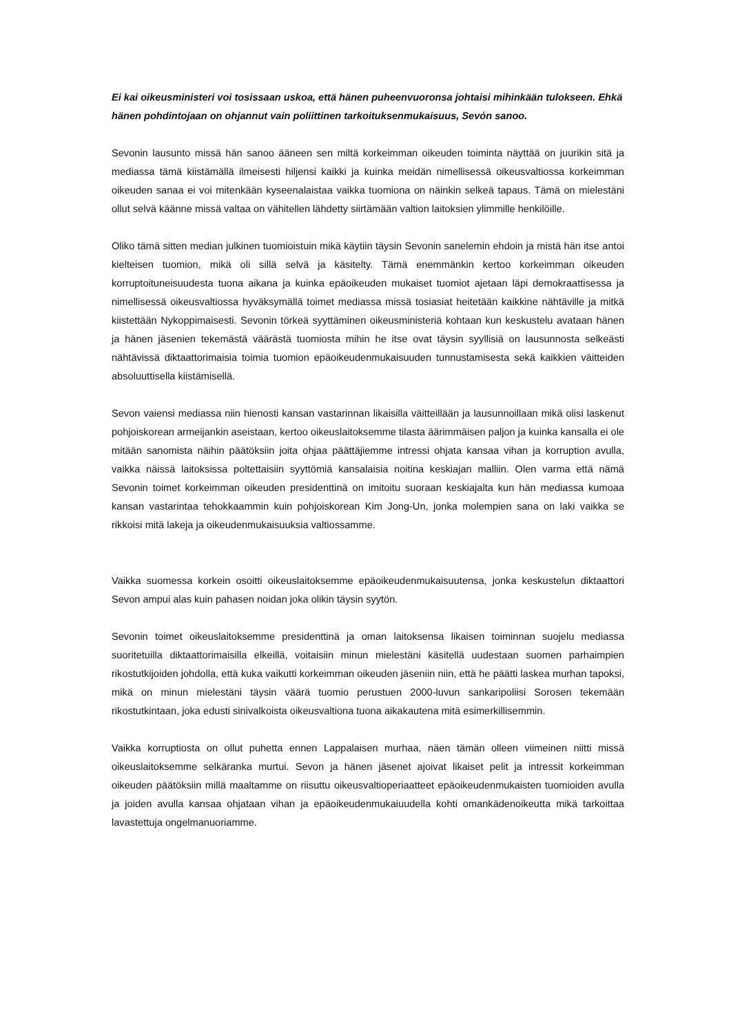Ei kai oikeusministeri voi tosissaan uskoa, että hänen puheenvuoronsa johtaisi mihinkään tulokseen. Ehkä hänen pohdintojaan on ohjannut vain poliittinen tarkoituksenmukaisuus, Sevón sanoo.
Sevonin lausunto missä hän sanoo ääneen sen miltä korkeimman oikeuden toiminta näyttää on juurikin sitä ja mediassa tämä kiistämällä ilmeisesti hiljensi kaikki ja kuinka meidän nimellisessä oikeusvaltiossa korkeimman oikeuden sanaa ei voi mitenkään kyseenalaistaa vaikka tuomiona on näinkin selkeä tapaus. Tämä on mielestäni ollut selvä käänne missä valtaa on vähitellen lähdetty siirtämään valtion laitoksien ylimmille henkilöille.
Oliko tämä sitten median julkinen tuomioistuin mikä käytiin täysin Sevonin sanelemin ehdoin ja mistä hän itse antoi kielteisen tuomion, mikä oli sillä selvä ja käsitelty. Tämä enemmänkin kertoo korkeimman oikeuden korruptoituneisuudesta tuona aikana ja kuinka epäoikeuden mukaiset tuomiot ajetaan läpi demokraattisessa ja nimellisessä oikeusvaltiossa hyväksymällä toimet mediassa missä tosiasiat heitetään kaikkine nähtäville ja mitkä kiistettään Nykoppimaisesti. Sevonin törkeä syyttäminen oikeusministeriä kohtaan kun keskustelu avataan hänen ja hänen jäsenien tekemästä väärästä tuomiosta mihin he itse ovat täysin syyllisiä on lausunnosta selkeästi nähtävissä diktaattorimaisia toimia tuomion epäoikeudenmukaisuuden tunnustamisesta sekä kaikkien väitteiden absoluuttisella kiistämisellä.
Sevon vaiensi mediassa niin hienosti kansan vastarinnan likaisilla väitteillään ja lausunnoillaan mikä olisi laskenut pohjoiskorean armeijankin aseistaan, kertoo oikeuslaitoksemme tilasta äärimmäisen paljon ja kuinka kansalla ei ole mitään sanomista näihin päätöksiin joita ohjaa päättäjiemme intressi ohjata kansaa vihan ja korruption avulla, vaikka näissä laitoksissa poltettaisiin syyttömiä kansalaisia noitina keskiajan malliin. Olen varma että nämä Sevonin toimet korkeimman oikeuden presidenttinä on imitoitu suoraan keskiajalta kun hän mediassa kumoaa kansan vastarintaa tehokkaammin kuin pohjoiskorean Kim Jong-Un, jonka molempien sana on laki vaikka se rikkoisi mitä lakeja ja oikeudenmukaisuuksia valtiossamme.
Vaikka suomessa korkein osoitti oikeuslaitoksemme epäoikeudenmukaisuutensa, jonka keskustelun diktaattori Sevon ampui alas kuin pahasen noidan joka olikin täysin syytön.
Sevonin toimet oikeuslaitoksemme presidenttinä ja oman laitoksensa likaisen toiminnan suojelu mediassa suoritetuilla diktaattorimaisilla elkeillä, voitaisiin minun mielestäni käsitellä uudestaan suomen parhaimpien rikostutkijoiden johdolla, että kuka vaikutti korkeimman oikeuden jäseniin niin, että he päätti laskea murhan tapoksi, mikä on minun mielestäni täysin väärä tuomio perustuen 2000-luvun sankaripoliisi Sorosen tekemään rikostutkintaan, joka edusti sinivalkoista oikeusvaltiona tuona aikakautena mitä esimerkillisemmin.
Vaikka korruptiosta on ollut puhetta ennen Lappalaisen murhaa, näen tämän olleen viimeinen niitti missä oikeuslaitoksemme selkäranka murtui. Sevon ja hänen jäsenet ajoivat likaiset pelit ja intressit korkeimman oikeuden päätöksiin millä maaltamme on riisuttu oikeusvaltioperiaatteet epäoikeudenmukaisten tuomioiden avulla ja joiden avulla kansaa ohjataan vihan ja epäoikeudenmukaiuudella kohti omankädenoikeutta mikä tarkoittaa lavastettuja ongelmanuoriamme.